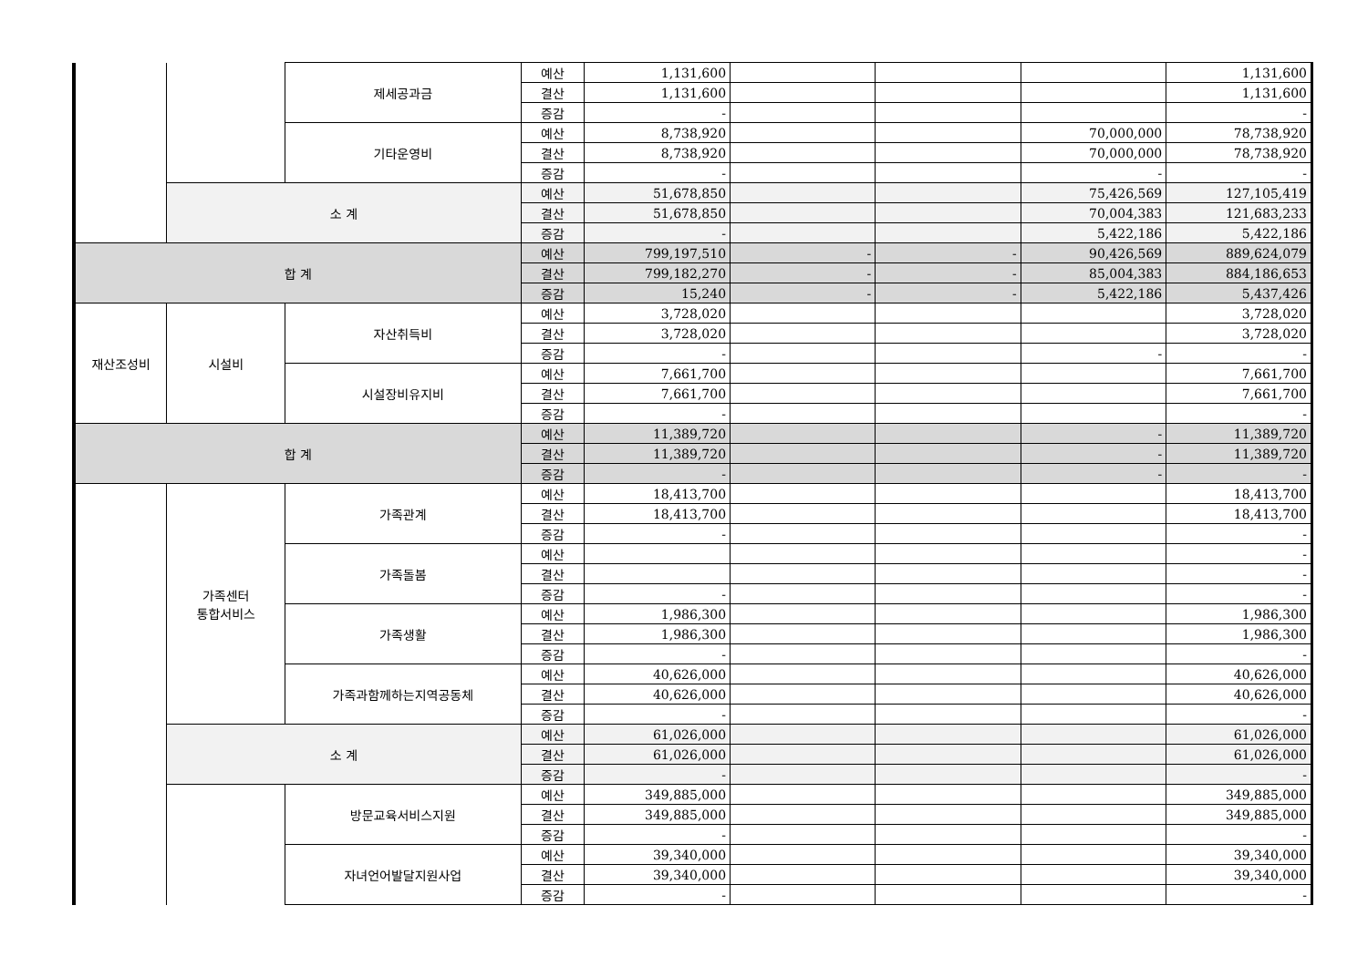| | | 제세공과금 | 예산 | 1,131,600 | | | | 1,131,600 |
| | | | 결산 | 1,131,600 | | | | 1,131,600 |
| | | | 증감 | - | | | | - |
| | | 기타운영비 | 예산 | 8,738,920 | | | 70,000,000 | 78,738,920 |
| | | | 결산 | 8,738,920 | | | 70,000,000 | 78,738,920 |
| | | | 증감 | - | | | - | - |
| | 소 계 | | 예산 | 51,678,850 | | | 75,426,569 | 127,105,419 |
| | | | 결산 | 51,678,850 | | | 70,004,383 | 121,683,233 |
| | | | 증감 | - | | | 5,422,186 | 5,422,186 |
| 합 계 | | | 예산 | 799,197,510 | - | - | 90,426,569 | 889,624,079 |
| | | | 결산 | 799,182,270 | - | - | 85,004,383 | 884,186,653 |
| | | | 증감 | 15,240 | - | - | 5,422,186 | 5,437,426 |
| 재산조성비 | 시설비 | 자산취득비 | 예산 | 3,728,020 | | | | 3,728,020 |
| | | | 결산 | 3,728,020 | | | | 3,728,020 |
| | | | 증감 | - | | | - | - |
| | | 시설장비유지비 | 예산 | 7,661,700 | | | | 7,661,700 |
| | | | 결산 | 7,661,700 | | | | 7,661,700 |
| | | | 증감 | - | | | | - |
| 합 계 | | | 예산 | 11,389,720 | | | - | 11,389,720 |
| | | | 결산 | 11,389,720 | | | - | 11,389,720 |
| | | | 증감 | - | | | - | - |
| | 가족센터 통합서비스 | 가족관계 | 예산 | 18,413,700 | | | | 18,413,700 |
| | | | 결산 | 18,413,700 | | | | 18,413,700 |
| | | | 증감 | - | | | | - |
| | | 가족돌봄 | 예산 | | | | | - |
| | | | 결산 | | | | | - |
| | | | 증감 | - | | | | - |
| | | 가족생활 | 예산 | 1,986,300 | | | | 1,986,300 |
| | | | 결산 | 1,986,300 | | | | 1,986,300 |
| | | | 증감 | - | | | | - |
| | | 가족과함께하는지역공동체 | 예산 | 40,626,000 | | | | 40,626,000 |
| | | | 결산 | 40,626,000 | | | | 40,626,000 |
| | | | 증감 | - | | | | - |
| | 소 계 | | 예산 | 61,026,000 | | | | 61,026,000 |
| | | | 결산 | 61,026,000 | | | | 61,026,000 |
| | | | 증감 | - | | | | - |
| | | 방문교육서비스지원 | 예산 | 349,885,000 | | | | 349,885,000 |
| | | | 결산 | 349,885,000 | | | | 349,885,000 |
| | | | 증감 | - | | | | - |
| | | 자녀언어발달지원사업 | 예산 | 39,340,000 | | | | 39,340,000 |
| | | | 결산 | 39,340,000 | | | | 39,340,000 |
| | | | 증감 | - | | | | - |